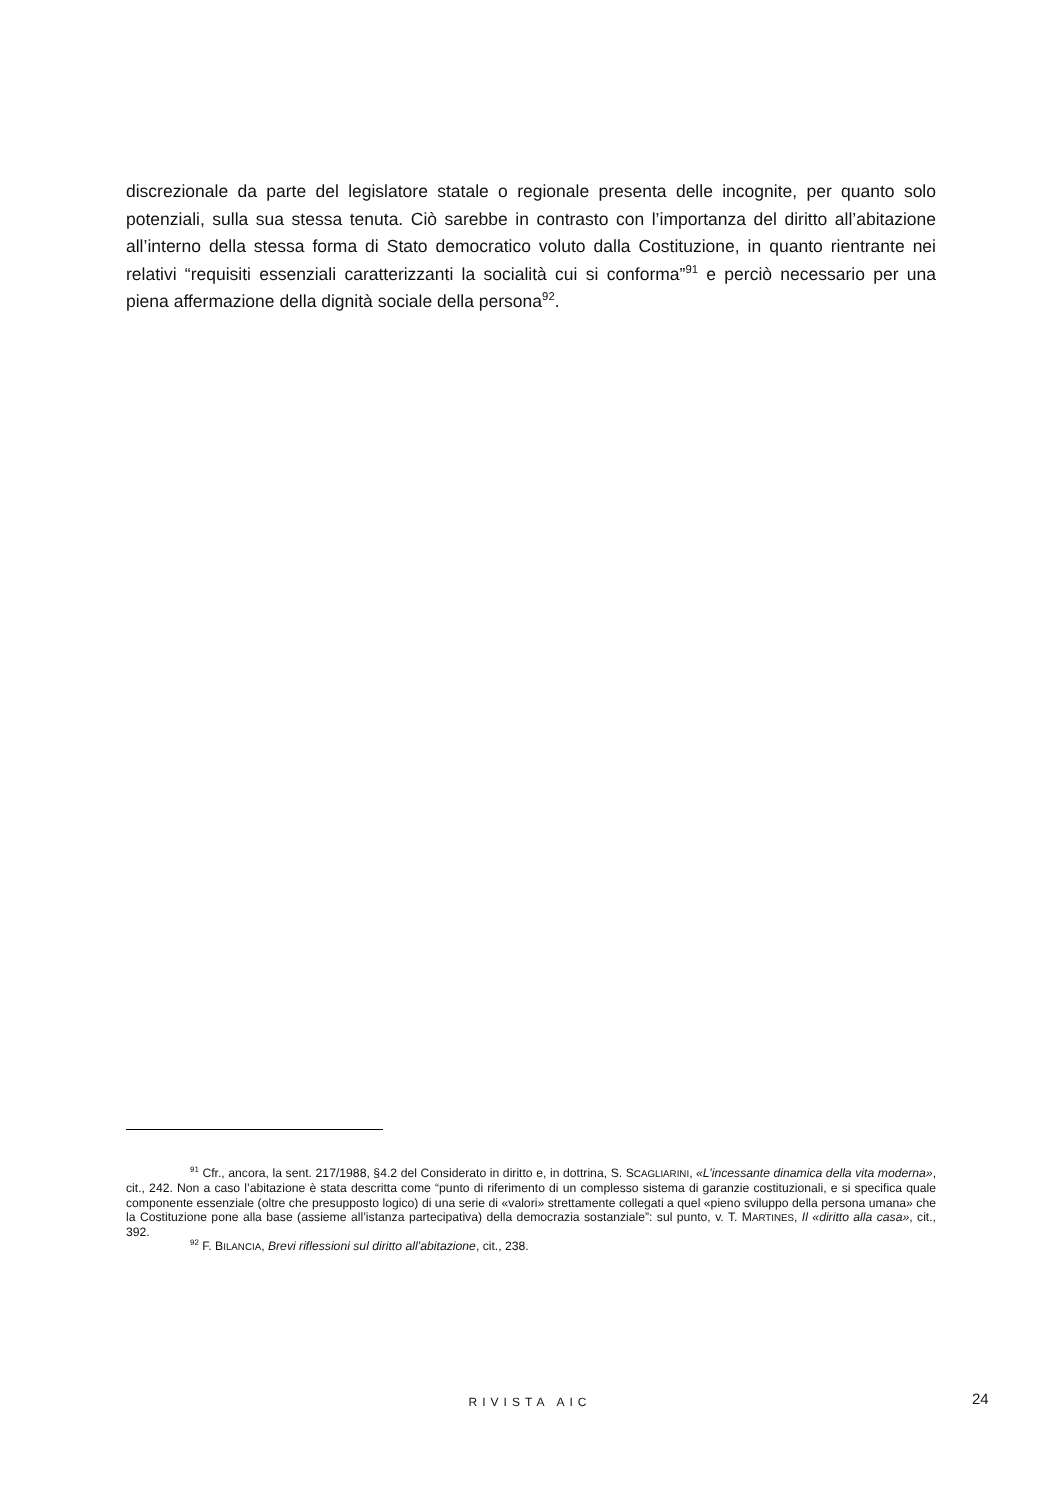discrezionale da parte del legislatore statale o regionale presenta delle incognite, per quanto solo potenziali, sulla sua stessa tenuta. Ciò sarebbe in contrasto con l’importanza del diritto all’abitazione all’interno della stessa forma di Stato democratico voluto dalla Costituzione, in quanto rientrante nei relativi “requisiti essenziali caratterizzanti la socialità cui si conforma”<sup>91</sup> e perciò necessario per una piena affermazione della dignità sociale della persona<sup>92</sup>.
<sup>91</sup> Cfr., ancora, la sent. 217/1988, §4.2 del Considerato in diritto e, in dottrina, S. SCAGLIARINI, «L’incessante dinamica della vita moderna», cit., 242. Non a caso l’abitazione è stata descritta come “punto di riferimento di un complesso sistema di garanzie costituzionali, e si specifica quale componente essenziale (oltre che presupposto logico) di una serie di «valori» strettamente collegati a quel «pieno sviluppo della persona umana» che la Costituzione pone alla base (assieme all’istanza partecipativa) della democrazia sostanziale”: sul punto, v. T. MARTINES, Il «diritto alla casa», cit., 392.
<sup>92</sup> F. BILANCIA, Brevi riflessioni sul diritto all’abitazione, cit., 238.
RIVISTA AIC 24